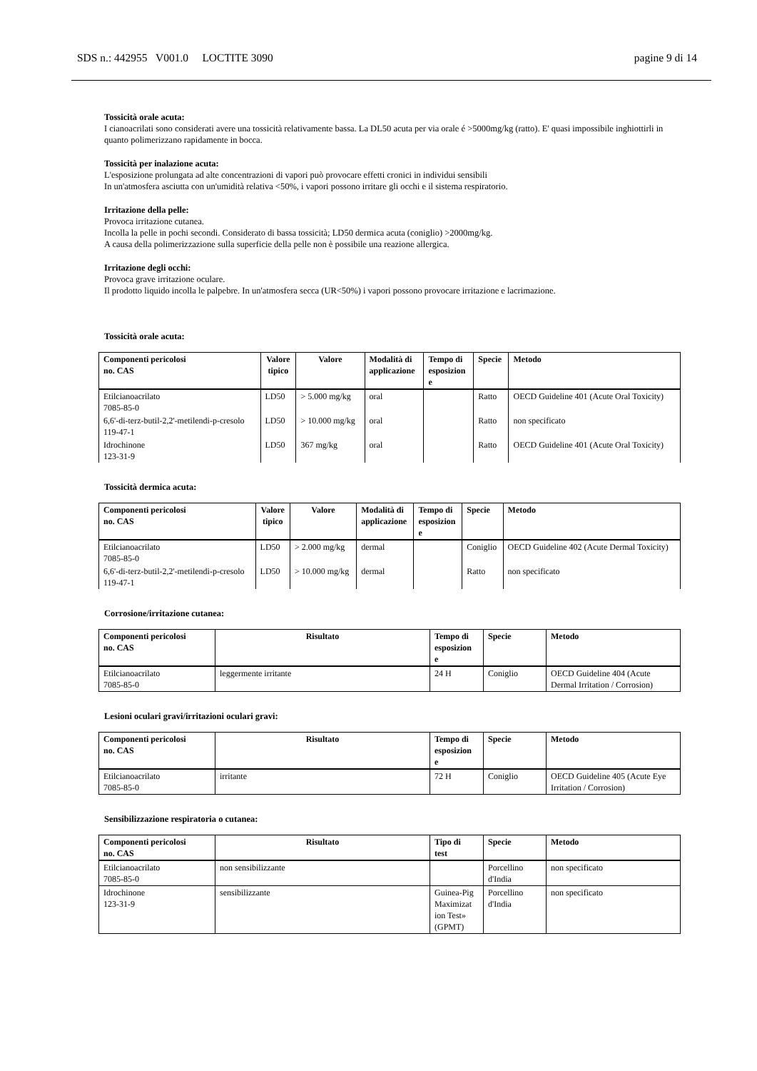SDS n.: 442955 V001.0 LOCTITE 3090 pagine 9 di 14
Tossicità orale acuta:
I cianoacrilati sono considerati avere una tossicità relativamente bassa. La DL50 acuta per via orale é >5000mg/kg (ratto). E' quasi impossibile inghiottirli in quanto polimerizzano rapidamente in bocca.
Tossicità per inalazione acuta:
L'esposizione prolungata ad alte concentrazioni di vapori può provocare effetti cronici in individui sensibili
In un'atmosfera asciutta con un'umidità relativa <50%, i vapori possono irritare gli occhi e il sistema respiratorio.
Irritazione della pelle:
Provoca irritazione cutanea.
Incolla la pelle in pochi secondi. Considerato di bassa tossicità; LD50 dermica acuta (coniglio) >2000mg/kg.
A causa della polimerizzazione sulla superficie della pelle non è possibile una reazione allergica.
Irritazione degli occhi:
Provoca grave irritazione oculare.
Il prodotto liquido incolla le palpebre. In un'atmosfera secca (UR<50%) i vapori possono provocare irritazione e lacrimazione.
Tossicità orale acuta:
| Componenti pericolosi no. CAS | Valore tipico | Valore | Modalità di applicazione | Tempo di esposizion e | Specie | Metodo |
| --- | --- | --- | --- | --- | --- | --- |
| Etilcianoacrilato 7085-85-0 | LD50 | > 5.000 mg/kg | oral | | Ratto | OECD Guideline 401 (Acute Oral Toxicity) |
| 6,6'-di-terz-butil-2,2'-metilendi-p-cresolo 119-47-1 | LD50 | > 10.000 mg/kg | oral | | Ratto | non specificato |
| Idrochinone 123-31-9 | LD50 | 367 mg/kg | oral | | Ratto | OECD Guideline 401 (Acute Oral Toxicity) |
Tossicità dermica acuta:
| Componenti pericolosi no. CAS | Valore tipico | Valore | Modalità di applicazione | Tempo di esposizion e | Specie | Metodo |
| --- | --- | --- | --- | --- | --- | --- |
| Etilcianoacrilato 7085-85-0 | LD50 | > 2.000 mg/kg | dermal | | Coniglio | OECD Guideline 402 (Acute Dermal Toxicity) |
| 6,6'-di-terz-butil-2,2'-metilendi-p-cresolo 119-47-1 | LD50 | > 10.000 mg/kg | dermal | | Ratto | non specificato |
Corrosione/irritazione cutanea:
| Componenti pericolosi no. CAS | Risultato | Tempo di esposizion e | Specie | Metodo |
| --- | --- | --- | --- | --- |
| Etilcianoacrilato 7085-85-0 | leggermente irritante | 24 H | Coniglio | OECD Guideline 404 (Acute Dermal Irritation / Corrosion) |
Lesioni oculari gravi/irritazioni oculari gravi:
| Componenti pericolosi no. CAS | Risultato | Tempo di esposizion e | Specie | Metodo |
| --- | --- | --- | --- | --- |
| Etilcianoacrilato 7085-85-0 | irritante | 72 H | Coniglio | OECD Guideline 405 (Acute Eye Irritation / Corrosion) |
Sensibilizzazione respiratoria o cutanea:
| Componenti pericolosi no. CAS | Risultato | Tipo di test | Specie | Metodo |
| --- | --- | --- | --- | --- |
| Etilcianoacrilato 7085-85-0 | non sensibilizzante | | Porcellino d'India | non specificato |
| Idrochinone 123-31-9 | sensibilizzante | Guinea-Pig Maximizat ion Test» (GPMT) | Porcellino d'India | non specificato |